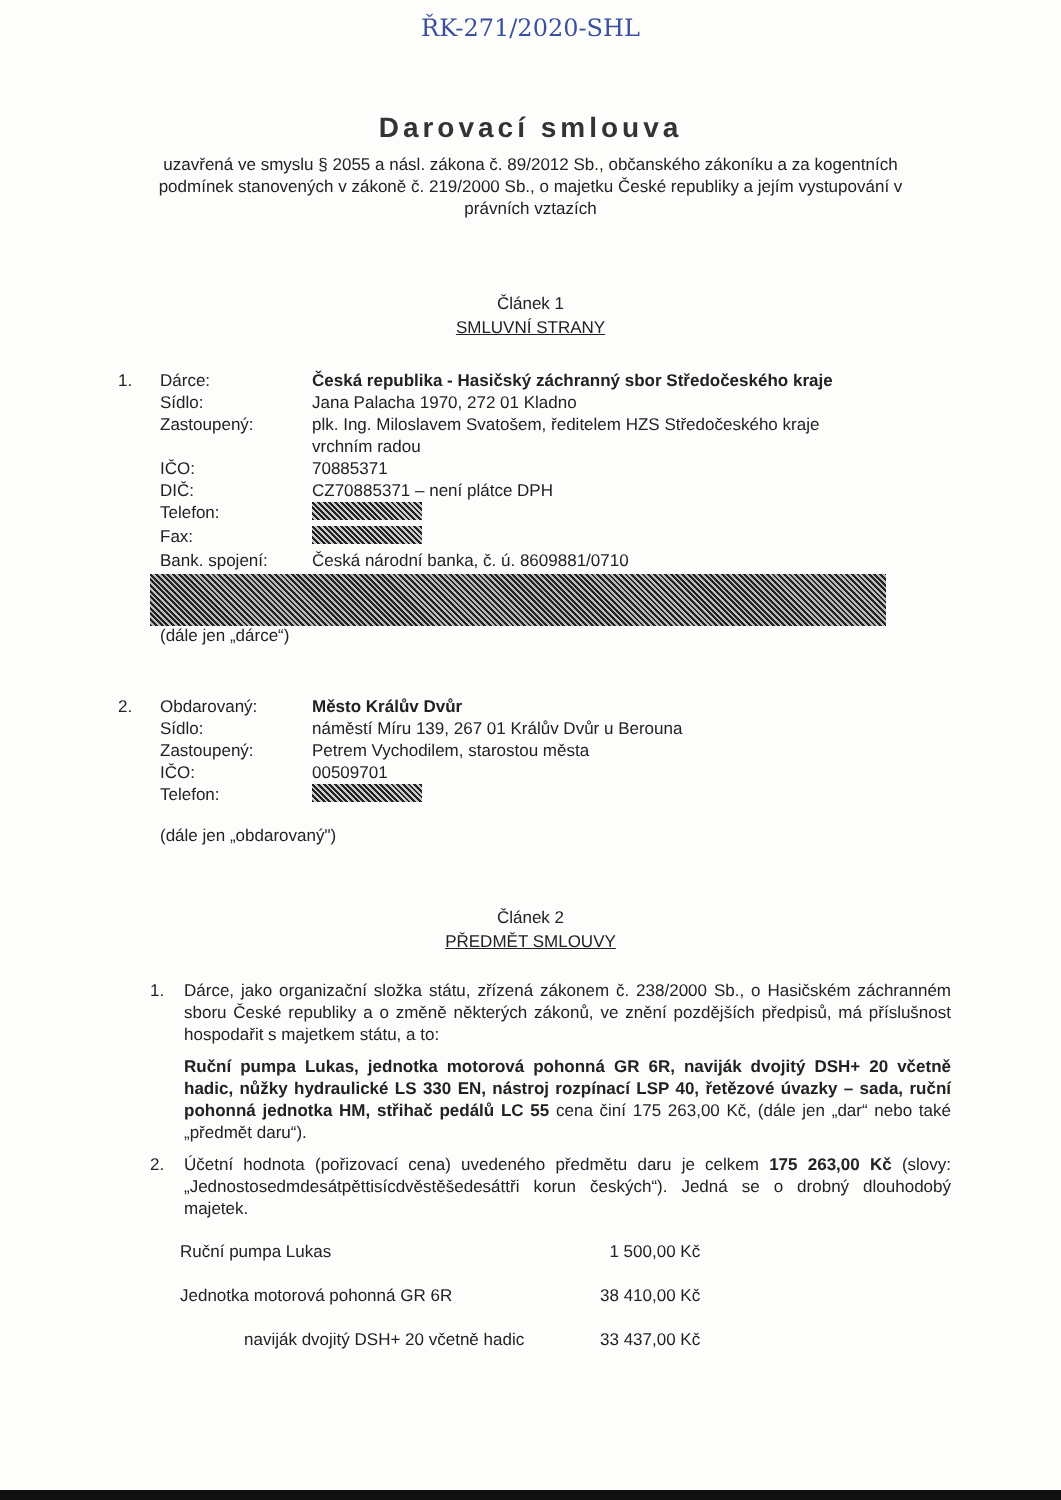ŘK-271/2020-SHL
Darovací smlouva
uzavřená ve smyslu § 2055 a násl. zákona č. 89/2012 Sb., občanského zákoníku a za kogentních podmínek stanovených v zákoně č. 219/2000 Sb., o majetku České republiky a jejím vystupování v právních vztazích
Článek 1
SMLUVNÍ STRANY
| 1. | Dárce: | Česká republika - Hasičský záchranný sbor Středočeského kraje |
| | Sídlo: | Jana Palacha 1970, 272 01 Kladno |
| | Zastoupený: | plk. Ing. Miloslavem Svatošem, ředitelem HZS Středočeského kraje vrchním radou |
| | IČO: | 70885371 |
| | DIČ: | CZ70885371 – není plátce DPH |
| | Telefon: | |
| | Fax: | |
| | Bank. spojení: | Česká národní banka, č. ú. 8609881/0710 |
(dále jen „dárce“)
| 2. | Obdarovaný: | Město Králův Dvůr |
| | Sídlo: | náměstí Míru 139, 267 01 Králův Dvůr u Berouna |
| | Zastoupený: | Petrem Vychodilem, starostou města |
| | IČO: | 00509701 |
| | Telefon: | |
(dále jen „obdarovaný")
Článek 2
PŘEDMĚT SMLOUVY
1. Dárce, jako organizační složka státu, zřízená zákonem č. 238/2000 Sb., o Hasičském záchranném sboru České republiky a o změně některých zákonů, ve znění pozdějších předpisů, má příslušnost hospodařit s majetkem státu, a to:
Ruční pumpa Lukas, jednotka motorová pohonná GR 6R, naviják dvojitý DSH+ 20 včetně hadic, nůžky hydraulické LS 330 EN, nástroj rozpínací LSP 40, řetězové úvazky – sada, ruční pohonná jednotka HM, střihač pedálů LC 55 cena činí 175 263,00 Kč, (dále jen „dar“ nebo také „předmět daru“).
2. Účetní hodnota (pořizovací cena) uvedeného předmětu daru je celkem 175 263,00 Kč (slovy: „Jednostosedmdesátpěttisícdvěstěšedesáttři korun českých“). Jedná se o drobný dlouhodobý majetek.
| Ruční pumpa Lukas | 1 500,00 Kč |
| Jednotka motorová pohonná GR 6R | 38 410,00 Kč |
| naviják dvojitý DSH+ 20 včetně hadic | 33 437,00 Kč |